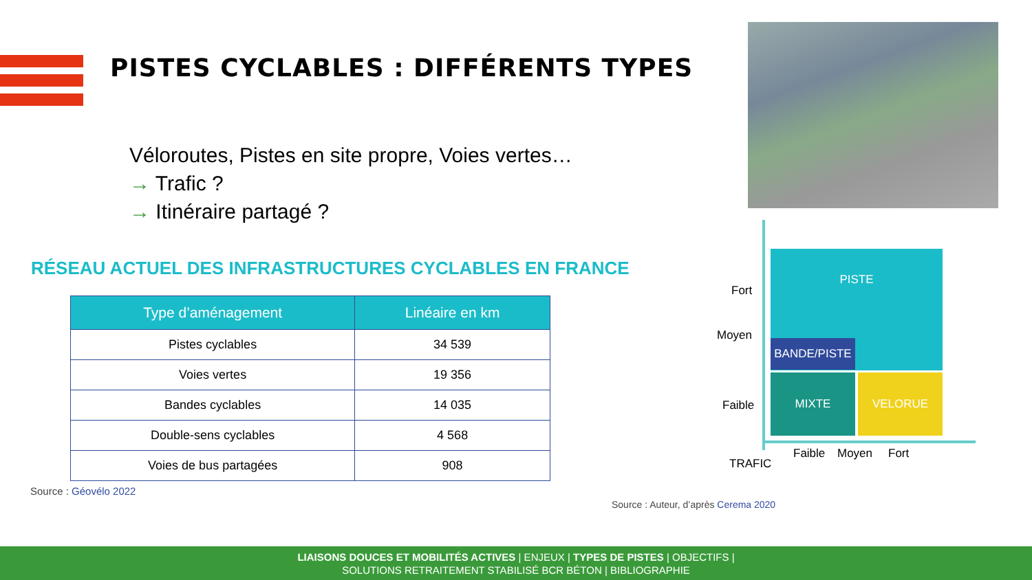PISTES CYCLABLES : DIFFÉRENTS TYPES
Véloroutes, Pistes en site propre, Voies vertes…
→ Trafic ?
→ Itinéraire partagé ?
RÉSEAU ACTUEL DES INFRASTRUCTURES CYCLABLES EN FRANCE
| Type d’aménagement | Linéaire en km |
| --- | --- |
| Pistes cyclables | 34 539 |
| Voies vertes | 19 356 |
| Bandes cyclables | 14 035 |
| Double-sens cyclables | 4 568 |
| Voies de bus partagées | 908 |
Source : Géovélo 2022
Fort
Moyen
Faible
PISTE
BANDE/PISTE
MIXTE VELORUE
Faible Moyen Fort
TRAFIC
Source : Auteur, d’après Cerema 2020
LIAISONS DOUCES ET MOBILITÉS ACTIVES | ENJEUX | TYPES DE PISTES | OBJECTIFS |
SOLUTIONS RETRAITEMENT STABILISÉ BCR BÉTON | BIBLIOGRAPHIE